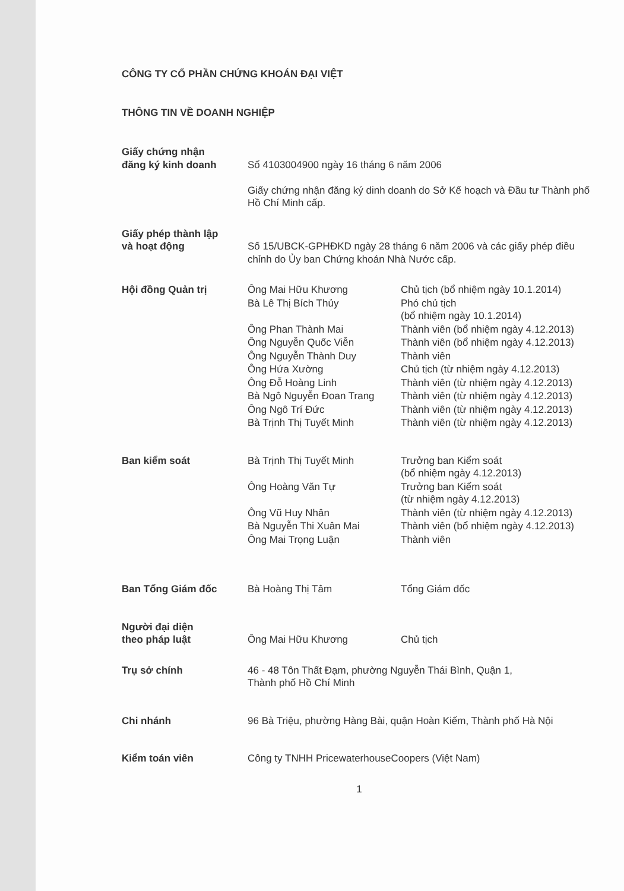CÔNG TY CỔ PHẦN CHỨNG KHOÁN ĐẠI VIỆT
THÔNG TIN VỀ DOANH NGHIỆP
| Giấy chứng nhận đăng ký kinh doanh | Số 4103004900 ngày 16 tháng 6 năm 2006 Giấy chứng nhận đăng ký dinh doanh do Sở Kế hoạch và Đầu tư Thành phố Hồ Chí Minh cấp. | |
| Giấy phép thành lập và hoạt động | Số 15/UBCK-GPHĐKD ngày 28 tháng 6 năm 2006 và các giấy phép điều chỉnh do Ủy ban Chứng khoán Nhà Nước cấp. | |
| Hội đồng Quản trị | Ông Mai Hữu Khương | Chủ tịch (bổ nhiệm ngày 10.1.2014) |
| | Bà Lê Thị Bích Thủy | Phó chủ tịch (bổ nhiệm ngày 10.1.2014) |
| | Ông Phan Thành Mai | Thành viên (bổ nhiệm ngày 4.12.2013) |
| | Ông Nguyễn Quốc Viễn | Thành viên (bổ nhiệm ngày 4.12.2013) |
| | Ông Nguyễn Thành Duy | Thành viên |
| | Ông Hứa Xường | Chủ tịch (từ nhiệm ngày 4.12.2013) |
| | Ông Đỗ Hoàng Linh | Thành viên (từ nhiệm ngày 4.12.2013) |
| | Bà Ngô Nguyễn Đoan Trang | Thành viên (từ nhiệm ngày 4.12.2013) |
| | Ông Ngô Trí Đức | Thành viên (từ nhiệm ngày 4.12.2013) |
| | Bà Trịnh Thị Tuyết Minh | Thành viên (từ nhiệm ngày 4.12.2013) |
| Ban kiểm soát | Bà Trịnh Thị Tuyết Minh | Trưởng ban Kiểm soát (bổ nhiệm ngày 4.12.2013) |
| | Ông Hoàng Văn Tự | Trưởng ban Kiểm soát (từ nhiệm ngày 4.12.2013) |
| | Ông Vũ Huy Nhân | Thành viên (từ nhiệm ngày 4.12.2013) |
| | Bà Nguyễn Thi Xuân Mai | Thành viên (bổ nhiệm ngày 4.12.2013) |
| | Ông Mai Trọng Luận | Thành viên |
| Ban Tổng Giám đốc | Bà Hoàng Thị Tâm | Tổng Giám đốc |
| Người đại diện theo pháp luật | Ông Mai Hữu Khương | Chủ tịch |
| Trụ sở chính | 46 - 48 Tôn Thất Đạm, phường Nguyễn Thái Bình, Quận 1, Thành phố Hồ Chí Minh | |
| Chi nhánh | 96 Bà Triệu, phường Hàng Bài, quận Hoàn Kiếm, Thành phố Hà Nội | |
| Kiểm toán viên | Công ty TNHH PricewaterhouseCoopers (Việt Nam) | |
1